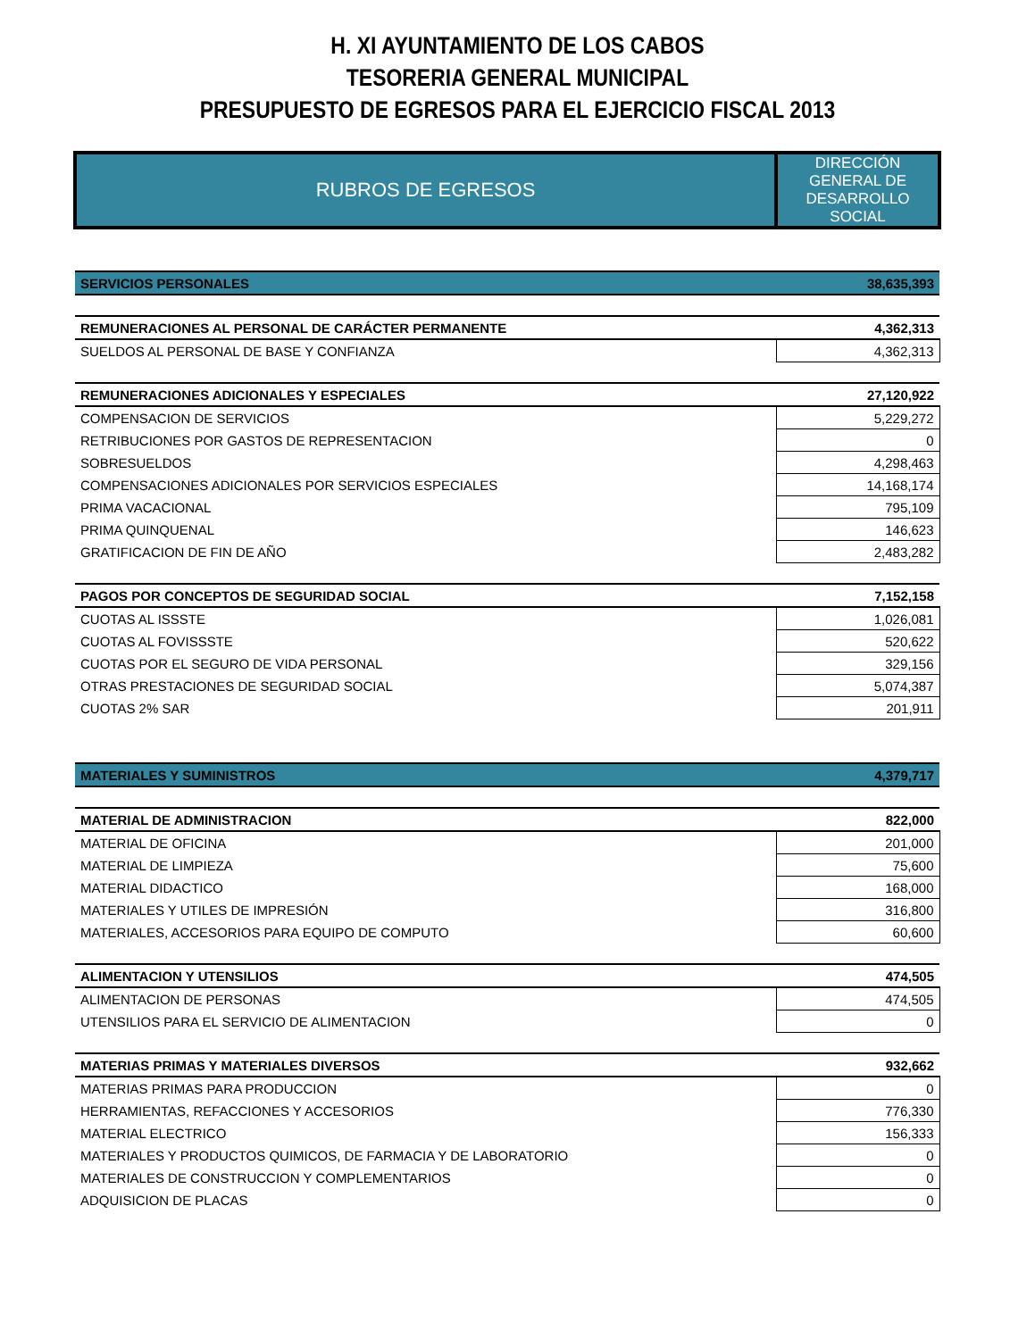H. XI AYUNTAMIENTO DE LOS CABOS
TESORERIA GENERAL MUNICIPAL
PRESUPUESTO DE EGRESOS PARA EL EJERCICIO FISCAL 2013
| RUBROS DE EGRESOS | DIRECCIÓN GENERAL DE DESARROLLO SOCIAL |
| SERVICIOS PERSONALES | 38,635,393 |
| REMUNERACIONES AL PERSONAL DE CARÁCTER PERMANENTE | 4,362,313 |
| SUELDOS AL PERSONAL DE BASE Y CONFIANZA | 4,362,313 |
| REMUNERACIONES ADICIONALES Y ESPECIALES | 27,120,922 |
| COMPENSACION DE SERVICIOS | 5,229,272 |
| RETRIBUCIONES POR GASTOS DE REPRESENTACION | 0 |
| SOBRESUELDOS | 4,298,463 |
| COMPENSACIONES ADICIONALES POR SERVICIOS ESPECIALES | 14,168,174 |
| PRIMA VACACIONAL | 795,109 |
| PRIMA QUINQUENAL | 146,623 |
| GRATIFICACION DE FIN DE AÑO | 2,483,282 |
| PAGOS POR CONCEPTOS DE SEGURIDAD SOCIAL | 7,152,158 |
| CUOTAS AL ISSSTE | 1,026,081 |
| CUOTAS AL FOVISSSTE | 520,622 |
| CUOTAS POR EL SEGURO DE VIDA PERSONAL | 329,156 |
| OTRAS PRESTACIONES DE SEGURIDAD SOCIAL | 5,074,387 |
| CUOTAS 2% SAR | 201,911 |
| MATERIALES Y SUMINISTROS | 4,379,717 |
| MATERIAL DE ADMINISTRACION | 822,000 |
| MATERIAL DE OFICINA | 201,000 |
| MATERIAL DE LIMPIEZA | 75,600 |
| MATERIAL DIDACTICO | 168,000 |
| MATERIALES Y UTILES DE IMPRESIÓN | 316,800 |
| MATERIALES, ACCESORIOS PARA EQUIPO DE COMPUTO | 60,600 |
| ALIMENTACION Y UTENSILIOS | 474,505 |
| ALIMENTACION DE PERSONAS | 474,505 |
| UTENSILIOS PARA EL SERVICIO DE ALIMENTACION | 0 |
| MATERIAS PRIMAS Y MATERIALES DIVERSOS | 932,662 |
| MATERIAS PRIMAS PARA PRODUCCION | 0 |
| HERRAMIENTAS, REFACCIONES Y ACCESORIOS | 776,330 |
| MATERIAL ELECTRICO | 156,333 |
| MATERIALES Y PRODUCTOS QUIMICOS, DE FARMACIA Y DE LABORATORIO | 0 |
| MATERIALES DE CONSTRUCCION Y COMPLEMENTARIOS | 0 |
| ADQUISICION DE PLACAS | 0 |